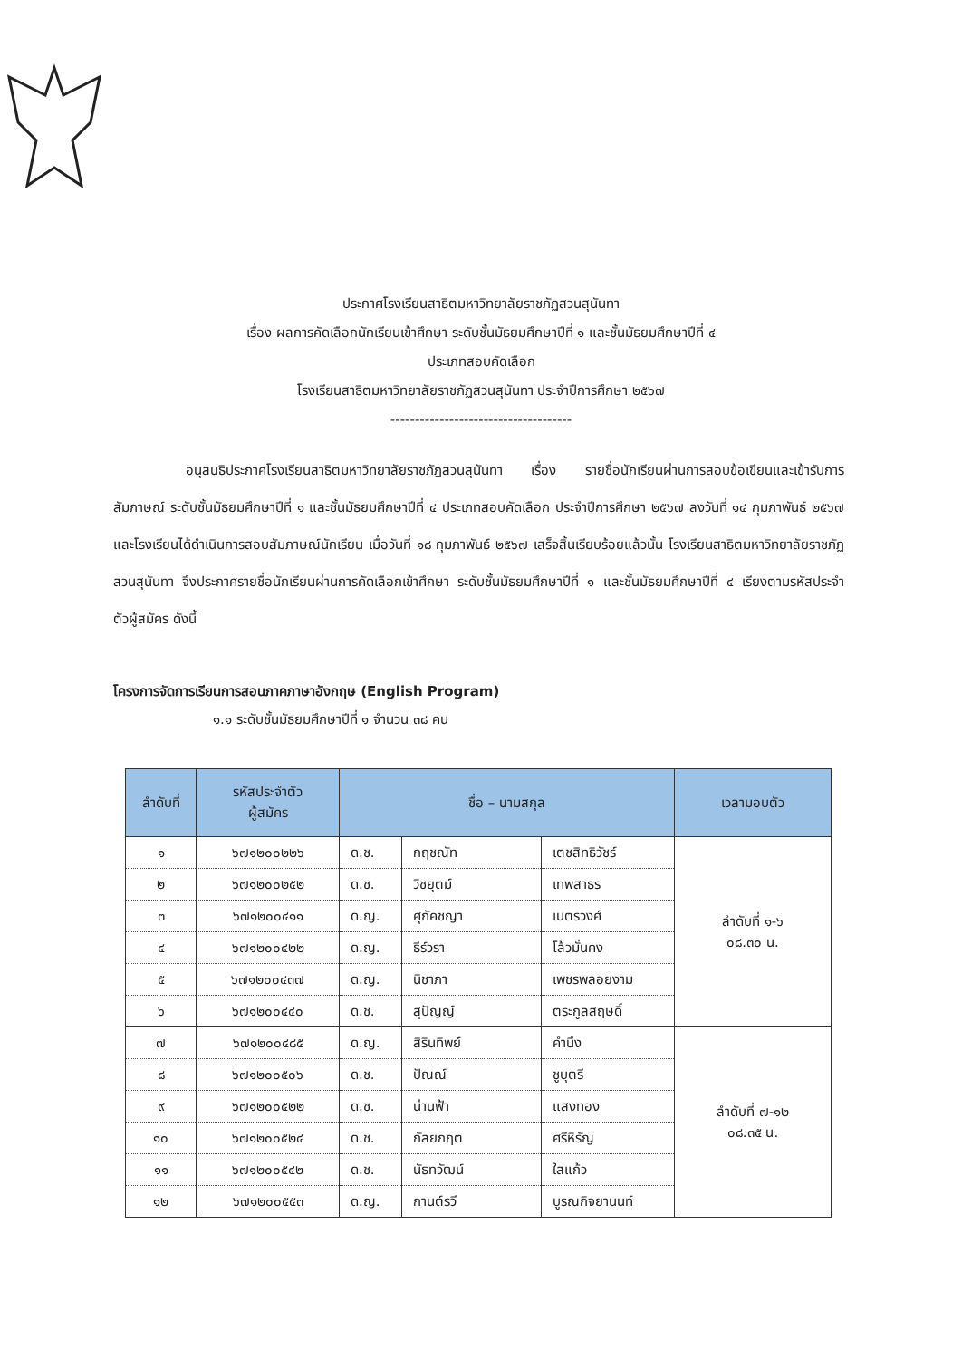ประกาศโรงเรียนสาธิตมหาวิทยาลัยราชภัฏสวนสุนันทา
เรื่อง ผลการคัดเลือกนักเรียนเข้าศึกษา ระดับชั้นมัธยมศึกษาปีที่ ๑ และชั้นมัธยมศึกษาปีที่ ๔
ประเภทสอบคัดเลือก
โรงเรียนสาธิตมหาวิทยาลัยราชภัฏสวนสุนันทา ประจำปีการศึกษา ๒๕๖๗
-------------------------------------
อนุสนธิประกาศโรงเรียนสาธิตมหาวิทยาลัยราชภัฏสวนสุนันทา เรื่อง รายชื่อนักเรียนผ่านการสอบข้อเขียนและเข้ารับการสัมภาษณ์ ระดับชั้นมัธยมศึกษาปีที่ ๑ และชั้นมัธยมศึกษาปีที่ ๔ ประเภทสอบคัดเลือก ประจำปีการศึกษา ๒๕๖๗ ลงวันที่ ๑๔ กุมภาพันธ์ ๒๕๖๗ และโรงเรียนได้ดำเนินการสอบสัมภาษณ์นักเรียน เมื่อวันที่ ๑๘ กุมภาพันธ์ ๒๕๖๗ เสร็จสิ้นเรียบร้อยแล้วนั้น โรงเรียนสาธิตมหาวิทยาลัยราชภัฏสวนสุนันทา จึงประกาศรายชื่อนักเรียนผ่านการคัดเลือกเข้าศึกษา ระดับชั้นมัธยมศึกษาปีที่ ๑ และชั้นมัธยมศึกษาปีที่ ๔ เรียงตามรหัสประจำตัวผู้สมัคร ดังนี้
โครงการจัดการเรียนการสอนภาคภาษาอังกฤษ (English Program)
๑.๑ ระดับชั้นมัธยมศึกษาปีที่ ๑ จำนวน ๓๘ คน
| ลำดับที่ | รหัสประจำตัว ผู้สมัคร | ชื่อ – นามสกุล | | | เวลามอบตัว |
| --- | --- | --- | --- | --- | --- |
| ๑ | ๖๗๑๒๐๐๒๒๖ | ด.ช. | กฤชณัท | เตชสิทธิวัชร์ | ลำดับที่ ๑-๖ ๐๘.๓๐ น. |
| ๒ | ๖๗๑๒๐๐๒๕๒ | ด.ช. | วิชยุตม์ | เทพสาธร | |
| ๓ | ๖๗๑๒๐๐๔๑๑ | ด.ญ. | ศุภัคชญา | เนตรวงศ์ | |
| ๔ | ๖๗๑๒๐๐๔๒๒ | ด.ญ. | ธีร์วรา | โล้วมั่นคง | |
| ๕ | ๖๗๑๒๐๐๔๓๗ | ด.ญ. | นิชาภา | เพชรพลอยงาม | |
| ๖ | ๖๗๑๒๐๐๔๔๐ | ด.ช. | สุปัญญ์ | ตระกูลสฤษดิ์ | |
| ๗ | ๖๗๑๒๐๐๔๘๕ | ด.ญ. | สิรินทิพย์ | คำนึง | ลำดับที่ ๗-๑๒ ๐๘.๓๕ น. |
| ๘ | ๖๗๑๒๐๐๕๐๖ | ด.ช. | ปัณณ์ | ชูบุตรี | |
| ๙ | ๖๗๑๒๐๐๕๒๒ | ด.ช. | น่านฟ้า | แสงทอง | |
| ๑๐ | ๖๗๑๒๐๐๕๒๔ | ด.ช. | กัลยกฤต | ศรีหิรัญ | |
| ๑๑ | ๖๗๑๒๐๐๕๔๒ | ด.ช. | นัธทวัฒน์ | ใสแก้ว | |
| ๑๒ | ๖๗๑๒๐๐๕๕๓ | ด.ญ. | กานต์รวี | บูรณกิจยานนท์ | |